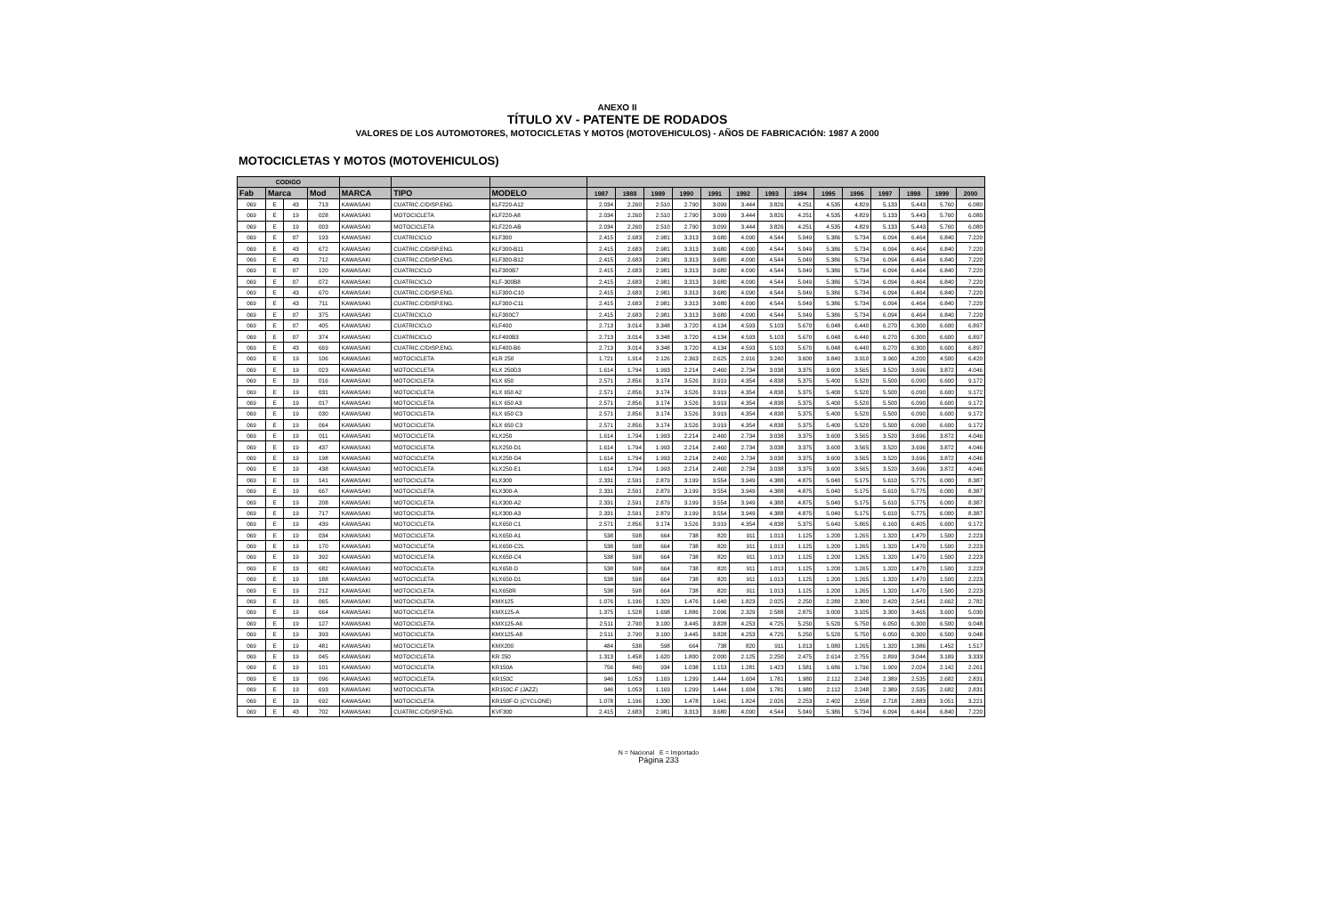ANEXO II
TÍTULO XV - PATENTE DE RODADOS
VALORES DE LOS AUTOMOTORES, MOTOCICLETAS Y MOTOS (MOTOVEHICULOS) - AÑOS DE FABRICACIÓN: 1987 A 2000
MOTOCICLETAS Y MOTOS (MOTOVEHICULOS)
| CODIGO | | | | | | | | | | | | | | | | | | | | |
| --- | --- | --- | --- | --- | --- | --- | --- | --- | --- | --- | --- | --- | --- | --- | --- | --- | --- | --- | --- | --- |
| Fab | Marca | | Mod | MARCA | TIPO | MODELO | 1987 | 1988 | 1989 | 1990 | 1991 | 1992 | 1993 | 1994 | 1995 | 1996 | 1997 | 1998 | 1999 | 2000 |
| 069 | E | 43 | 713 | KAWASAKI | CUATRIC.C/DISP.ENG. | KLF220-A12 | 2.034 | 2.260 | 2.510 | 2.790 | 3.099 | 3.444 | 3.826 | 4.251 | 4.535 | 4.829 | 5.133 | 5.443 | 5.760 | 6.080 |
| 069 | E | 19 | 028 | KAWASAKI | MOTOCICLETA | KLF220-A8 | 2.034 | 2.260 | 2.510 | 2.790 | 3.099 | 3.444 | 3.826 | 4.251 | 4.535 | 4.829 | 5.133 | 5.443 | 5.760 | 6.080 |
| 069 | E | 19 | 003 | KAWASAKI | MOTOCICLETA | KLF220-AB | 2.034 | 2.260 | 2.510 | 2.790 | 3.099 | 3.444 | 3.826 | 4.251 | 4.535 | 4.829 | 5.133 | 5.443 | 5.760 | 6.080 |
| 069 | E | 07 | 193 | KAWASAKI | CUATRICICLO | KLF300 | 2.415 | 2.683 | 2.981 | 3.313 | 3.680 | 4.090 | 4.544 | 5.049 | 5.386 | 5.734 | 6.094 | 6.464 | 6.840 | 7.220 |
| 069 | E | 43 | 672 | KAWASAKI | CUATRIC.C/DISP.ENG. | KLF300-B11 | 2.415 | 2.683 | 2.981 | 3.313 | 3.680 | 4.090 | 4.544 | 5.049 | 5.386 | 5.734 | 6.094 | 6.464 | 6.840 | 7.220 |
| 069 | E | 43 | 712 | KAWASAKI | CUATRIC.C/DISP.ENG. | KLF300-B12 | 2.415 | 2.683 | 2.981 | 3.313 | 3.680 | 4.090 | 4.544 | 5.049 | 5.386 | 5.734 | 6.094 | 6.464 | 6.840 | 7.220 |
| 069 | E | 07 | 120 | KAWASAKI | CUATRICICLO | KLF300B7 | 2.415 | 2.683 | 2.981 | 3.313 | 3.680 | 4.090 | 4.544 | 5.049 | 5.386 | 5.734 | 6.094 | 6.464 | 6.840 | 7.220 |
| 069 | E | 07 | 072 | KAWASAKI | CUATRICICLO | KLF-300B8 | 2.415 | 2.683 | 2.981 | 3.313 | 3.680 | 4.090 | 4.544 | 5.049 | 5.386 | 5.734 | 6.094 | 6.464 | 6.840 | 7.220 |
| 069 | E | 43 | 670 | KAWASAKI | CUATRIC.C/DISP.ENG. | KLF300-C10 | 2.415 | 2.683 | 2.981 | 3.313 | 3.680 | 4.090 | 4.544 | 5.049 | 5.386 | 5.734 | 6.094 | 6.464 | 6.840 | 7.220 |
| 069 | E | 43 | 711 | KAWASAKI | CUATRIC.C/DISP.ENG. | KLF300-C11 | 2.415 | 2.683 | 2.981 | 3.313 | 3.680 | 4.090 | 4.544 | 5.049 | 5.386 | 5.734 | 6.094 | 6.464 | 6.840 | 7.220 |
| 069 | E | 07 | 375 | KAWASAKI | CUATRICICLO | KLF300C7 | 2.415 | 2.683 | 2.981 | 3.313 | 3.680 | 4.090 | 4.544 | 5.049 | 5.386 | 5.734 | 6.094 | 6.464 | 6.840 | 7.220 |
| 069 | E | 07 | 405 | KAWASAKI | CUATRICICLO | KLF400 | 2.713 | 3.014 | 3.348 | 3.720 | 4.134 | 4.593 | 5.103 | 5.670 | 6.048 | 6.440 | 6.270 | 6.300 | 6.600 | 6.897 |
| 069 | E | 07 | 374 | KAWASAKI | CUATRICICLO | KLF400B3 | 2.713 | 3.014 | 3.348 | 3.720 | 4.134 | 4.593 | 5.103 | 5.670 | 6.048 | 6.440 | 6.270 | 6.300 | 6.600 | 6.897 |
| 069 | E | 43 | 669 | KAWASAKI | CUATRIC.C/DISP.ENG. | KLF400-B6 | 2.713 | 3.014 | 3.348 | 3.720 | 4.134 | 4.593 | 5.103 | 5.670 | 6.048 | 6.440 | 6.270 | 6.300 | 6.600 | 6.897 |
| 069 | E | 19 | 106 | KAWASAKI | MOTOCICLETA | KLR 250 | 1.721 | 1.914 | 2.126 | 2.363 | 2.625 | 2.916 | 3.240 | 3.600 | 3.840 | 3.910 | 3.960 | 4.200 | 4.500 | 6.420 |
| 069 | E | 19 | 023 | KAWASAKI | MOTOCICLETA | KLX 250D3 | 1.614 | 1.794 | 1.993 | 2.214 | 2.460 | 2.734 | 3.038 | 3.375 | 3.600 | 3.565 | 3.520 | 3.696 | 3.872 | 4.046 |
| 069 | E | 19 | 016 | KAWASAKI | MOTOCICLETA | KLX 650 | 2.571 | 2.856 | 3.174 | 3.526 | 3.919 | 4.354 | 4.838 | 5.375 | 5.400 | 5.520 | 5.500 | 6.090 | 6.600 | 9.172 |
| 069 | E | 19 | 031 | KAWASAKI | MOTOCICLETA | KLX 650 A2 | 2.571 | 2.856 | 3.174 | 3.526 | 3.919 | 4.354 | 4.838 | 5.375 | 5.400 | 5.520 | 5.500 | 6.090 | 6.600 | 9.172 |
| 069 | E | 19 | 017 | KAWASAKI | MOTOCICLETA | KLX 650 A3 | 2.571 | 2.856 | 3.174 | 3.526 | 3.919 | 4.354 | 4.838 | 5.375 | 5.400 | 5.520 | 5.500 | 6.090 | 6.600 | 9.172 |
| 069 | E | 19 | 030 | KAWASAKI | MOTOCICLETA | KLX 650 C3 | 2.571 | 2.856 | 3.174 | 3.526 | 3.919 | 4.354 | 4.838 | 5.375 | 5.400 | 5.520 | 5.500 | 6.090 | 6.600 | 9.172 |
| 069 | E | 19 | 064 | KAWASAKI | MOTOCICLETA | KLX 650 C3 | 2.571 | 2.856 | 3.174 | 3.526 | 3.919 | 4.354 | 4.838 | 5.375 | 5.400 | 5.520 | 5.500 | 6.090 | 6.600 | 9.172 |
| 069 | E | 19 | 011 | KAWASAKI | MOTOCICLETA | KLX250 | 1.614 | 1.794 | 1.993 | 2.214 | 2.460 | 2.734 | 3.038 | 3.375 | 3.600 | 3.565 | 3.520 | 3.696 | 3.872 | 4.046 |
| 069 | E | 19 | 437 | KAWASAKI | MOTOCICLETA | KLX250-D1 | 1.614 | 1.794 | 1.993 | 2.214 | 2.460 | 2.734 | 3.038 | 3.375 | 3.600 | 3.565 | 3.520 | 3.696 | 3.872 | 4.046 |
| 069 | E | 19 | 198 | KAWASAKI | MOTOCICLETA | KLX250-D4 | 1.614 | 1.794 | 1.993 | 2.214 | 2.460 | 2.734 | 3.038 | 3.375 | 3.600 | 3.565 | 3.520 | 3.696 | 3.872 | 4.046 |
| 069 | E | 19 | 438 | KAWASAKI | MOTOCICLETA | KLX250-E1 | 1.614 | 1.794 | 1.993 | 2.214 | 2.460 | 2.734 | 3.038 | 3.375 | 3.600 | 3.565 | 3.520 | 3.696 | 3.872 | 4.046 |
| 069 | E | 19 | 141 | KAWASAKI | MOTOCICLETA | KLX300 | 2.331 | 2.591 | 2.879 | 3.199 | 3.554 | 3.949 | 4.388 | 4.875 | 5.040 | 5.175 | 5.610 | 5.775 | 6.000 | 8.387 |
| 069 | E | 19 | 667 | KAWASAKI | MOTOCICLETA | KLX300-A | 2.331 | 2.591 | 2.879 | 3.199 | 3.554 | 3.949 | 4.388 | 4.875 | 5.040 | 5.175 | 5.610 | 5.775 | 6.000 | 8.387 |
| 069 | E | 19 | 208 | KAWASAKI | MOTOCICLETA | KLX300-A2 | 2.331 | 2.591 | 2.879 | 3.199 | 3.554 | 3.949 | 4.388 | 4.875 | 5.040 | 5.175 | 5.610 | 5.775 | 6.000 | 8.387 |
| 069 | E | 19 | 717 | KAWASAKI | MOTOCICLETA | KLX300-A3 | 2.331 | 2.591 | 2.879 | 3.199 | 3.554 | 3.949 | 4.388 | 4.875 | 5.040 | 5.175 | 5.610 | 5.775 | 6.000 | 8.387 |
| 069 | E | 19 | 439 | KAWASAKI | MOTOCICLETA | KLX650 C1 | 2.571 | 2.856 | 3.174 | 3.526 | 3.919 | 4.354 | 4.838 | 5.375 | 5.640 | 5.865 | 6.160 | 6.405 | 6.600 | 9.172 |
| 069 | E | 19 | 034 | KAWASAKI | MOTOCICLETA | KLX650-A1 | 538 | 598 | 664 | 738 | 820 | 911 | 1.013 | 1.125 | 1.200 | 1.265 | 1.320 | 1.470 | 1.500 | 2.223 |
| 069 | E | 19 | 170 | KAWASAKI | MOTOCICLETA | KLX650-C2L | 538 | 598 | 664 | 738 | 820 | 911 | 1.013 | 1.125 | 1.200 | 1.265 | 1.320 | 1.470 | 1.500 | 2.223 |
| 069 | E | 19 | 392 | KAWASAKI | MOTOCICLETA | KLX650-C4 | 538 | 598 | 664 | 738 | 820 | 911 | 1.013 | 1.125 | 1.200 | 1.265 | 1.320 | 1.470 | 1.500 | 2.223 |
| 069 | E | 19 | 682 | KAWASAKI | MOTOCICLETA | KLX650-D | 538 | 598 | 664 | 738 | 820 | 911 | 1.013 | 1.125 | 1.200 | 1.265 | 1.320 | 1.470 | 1.500 | 2.223 |
| 069 | E | 19 | 188 | KAWASAKI | MOTOCICLETA | KLX650-D1 | 538 | 598 | 664 | 738 | 820 | 911 | 1.013 | 1.125 | 1.200 | 1.265 | 1.320 | 1.470 | 1.500 | 2.223 |
| 069 | E | 19 | 212 | KAWASAKI | MOTOCICLETA | KLX650R | 538 | 598 | 664 | 738 | 820 | 911 | 1.013 | 1.125 | 1.200 | 1.265 | 1.320 | 1.470 | 1.500 | 2.223 |
| 069 | E | 19 | 065 | KAWASAKI | MOTOCICLETA | KMX125 | 1.076 | 1.196 | 1.329 | 1.476 | 1.640 | 1.823 | 2.025 | 2.250 | 2.280 | 2.300 | 2.420 | 2.541 | 2.662 | 2.782 |
| 069 | E | 19 | 664 | KAWASAKI | MOTOCICLETA | KMX125-A | 1.375 | 1.528 | 1.698 | 1.886 | 2.096 | 2.329 | 2.588 | 2.875 | 3.000 | 3.105 | 3.300 | 3.465 | 3.600 | 5.030 |
| 069 | E | 19 | 127 | KAWASAKI | MOTOCICLETA | KMX125-A6 | 2.511 | 2.790 | 3.100 | 3.445 | 3.828 | 4.253 | 4.725 | 5.250 | 5.520 | 5.750 | 6.050 | 6.300 | 6.500 | 9.048 |
| 069 | E | 19 | 393 | KAWASAKI | MOTOCICLETA | KMX125-A8 | 2.511 | 2.790 | 3.100 | 3.445 | 3.828 | 4.253 | 4.725 | 5.250 | 5.520 | 5.750 | 6.050 | 6.300 | 6.500 | 9.048 |
| 069 | E | 19 | 481 | KAWASAKI | MOTOCICLETA | KMX200 | 484 | 538 | 598 | 664 | 738 | 820 | 911 | 1.013 | 1.080 | 1.265 | 1.320 | 1.386 | 1.452 | 1.517 |
| 069 | E | 19 | 045 | KAWASAKI | MOTOCICLETA | KR 250 | 1.313 | 1.458 | 1.620 | 1.800 | 2.000 | 2.125 | 2.250 | 2.475 | 2.614 | 2.755 | 2.899 | 3.044 | 3.189 | 3.333 |
| 069 | E | 19 | 101 | KAWASAKI | MOTOCICLETA | KR150A | 756 | 840 | 934 | 1.038 | 1.153 | 1.281 | 1.423 | 1.581 | 1.686 | 1.796 | 1.909 | 2.024 | 2.142 | 2.261 |
| 069 | E | 19 | 096 | KAWASAKI | MOTOCICLETA | KR150C | 946 | 1.053 | 1.169 | 1.299 | 1.444 | 1.604 | 1.781 | 1.980 | 2.112 | 2.248 | 2.389 | 2.535 | 2.682 | 2.831 |
| 069 | E | 19 | 693 | KAWASAKI | MOTOCICLETA | KR150C-F (JAZZ) | 946 | 1.053 | 1.169 | 1.299 | 1.444 | 1.604 | 1.781 | 1.980 | 2.112 | 2.248 | 2.389 | 2.535 | 2.682 | 2.831 |
| 069 | E | 19 | 692 | KAWASAKI | MOTOCICLETA | KR150F-D (CYCLONE) | 1.078 | 1.196 | 1.330 | 1.478 | 1.641 | 1.824 | 2.026 | 2.253 | 2.402 | 2.558 | 2.718 | 2.883 | 3.051 | 3.221 |
| 069 | E | 43 | 702 | KAWASAKI | CUATRIC.C/DISP.ENG. | KVF300 | 2.415 | 2.683 | 2.981 | 3.313 | 3.680 | 4.090 | 4.544 | 5.049 | 5.386 | 5.734 | 6.094 | 6.464 | 6.840 | 7.220 |
N = Nacional E = Importado
Página 233